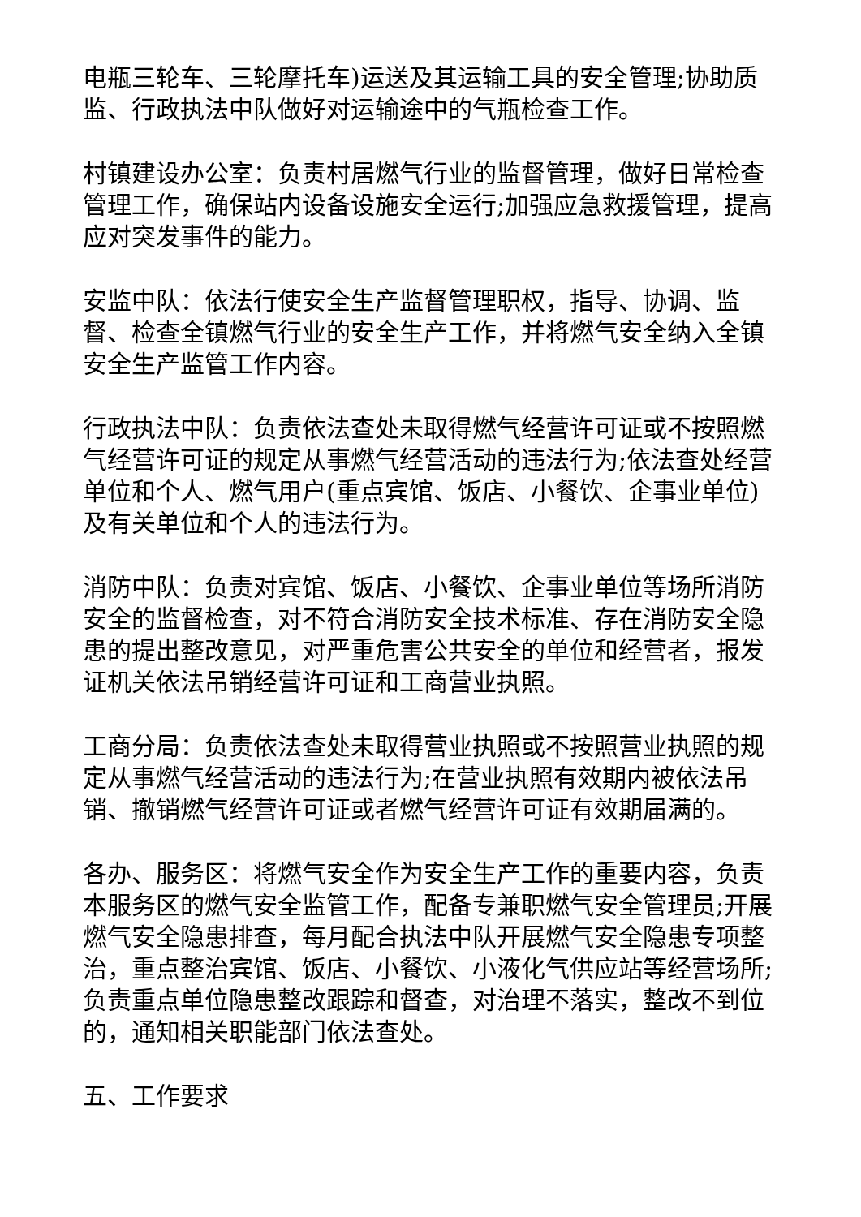电瓶三轮车、三轮摩托车)运送及其运输工具的安全管理;协助质监、行政执法中队做好对运输途中的气瓶检查工作。
村镇建设办公室：负责村居燃气行业的监督管理，做好日常检查管理工作，确保站内设备设施安全运行;加强应急救援管理，提高应对突发事件的能力。
安监中队：依法行使安全生产监督管理职权，指导、协调、监督、检查全镇燃气行业的安全生产工作，并将燃气安全纳入全镇安全生产监管工作内容。
行政执法中队：负责依法查处未取得燃气经营许可证或不按照燃气经营许可证的规定从事燃气经营活动的违法行为;依法查处经营单位和个人、燃气用户(重点宾馆、饭店、小餐饮、企事业单位)及有关单位和个人的违法行为。
消防中队：负责对宾馆、饭店、小餐饮、企事业单位等场所消防安全的监督检查，对不符合消防安全技术标准、存在消防安全隐患的提出整改意见，对严重危害公共安全的单位和经营者，报发证机关依法吊销经营许可证和工商营业执照。
工商分局：负责依法查处未取得营业执照或不按照营业执照的规定从事燃气经营活动的违法行为;在营业执照有效期内被依法吊销、撤销燃气经营许可证或者燃气经营许可证有效期届满的。
各办、服务区：将燃气安全作为安全生产工作的重要内容，负责本服务区的燃气安全监管工作，配备专兼职燃气安全管理员;开展燃气安全隐患排查，每月配合执法中队开展燃气安全隐患专项整治，重点整治宾馆、饭店、小餐饮、小液化气供应站等经营场所;负责重点单位隐患整改跟踪和督查，对治理不落实，整改不到位的，通知相关职能部门依法查处。
五、工作要求